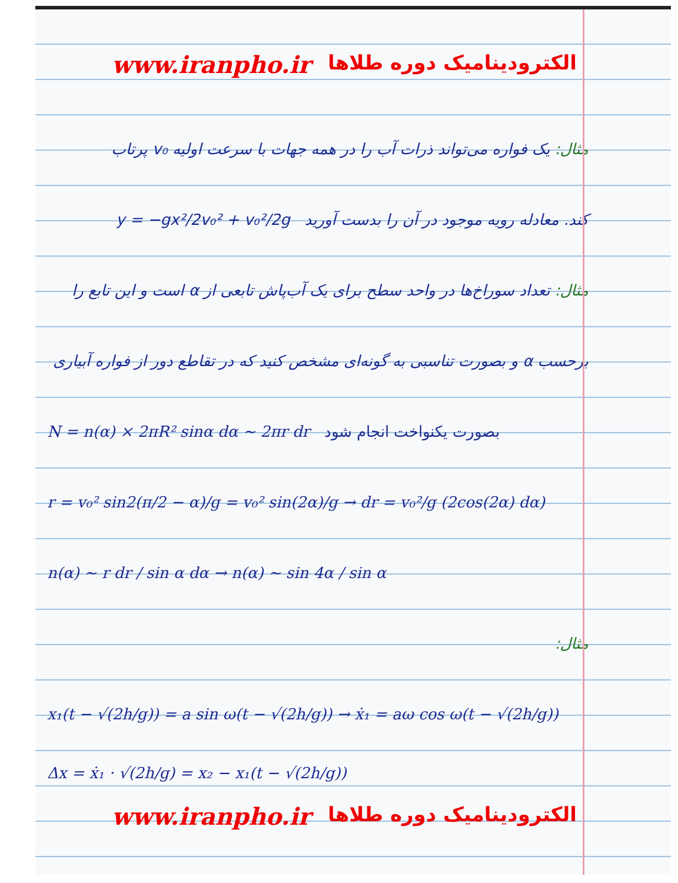www.iranpho.ir الکترودینامیک دوره طلاها
مثال: یک فواره می‌تواند ذرات آب را در همه جهات با سرعت اولیه v₀ پرتاب
کند. معادله رویه موجود در آن را بدست آورید y = −gx²/2v₀² + v₀²/2g
مثال: تعداد سوراخ‌ها در واحد سطح برای یک آب‌پاش تابعی از α است و این تابع را
برحسب α و بصورت تناسبی به گونه‌ای مشخص کنید که در تقاطع دور از فواره آبیاری
N = n(α) × 2πR² sinα dα ∼ 2πr dr بصورت یکنواخت انجام شود
r = v₀² sin2(π/2 − α)/g = v₀² sin(2α)/g → dr = v₀²/g (2cos(2α) dα)
n(α) ∼ r dr / sin α dα → n(α) ∼ sin 4α / sin α
مثال:
x₁(t − √(2h/g)) = a sin ω(t − √(2h/g)) → ẋ₁ = aω cos ω(t − √(2h/g))
Δx = ẋ₁ · √(2h/g) = x₂ − x₁(t − √(2h/g))
www.iranpho.ir الکترودینامیک دوره طلاها